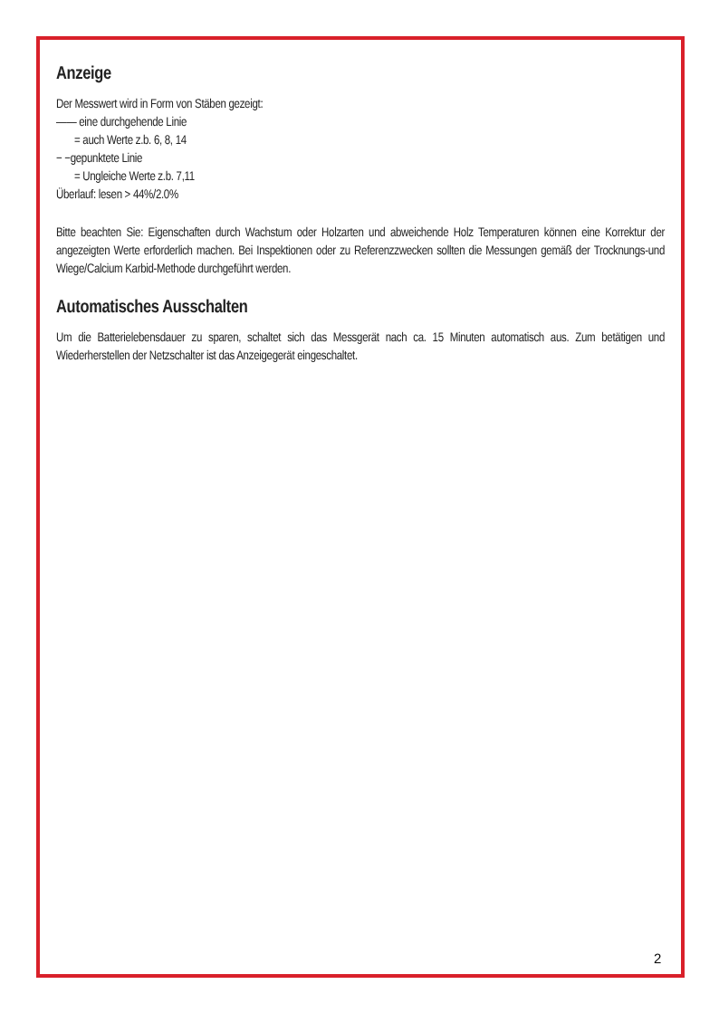Anzeige
Der Messwert wird in Form von Stäben gezeigt:
—— eine durchgehende Linie
= auch Werte z.b. 6, 8, 14
− −gepunktete Linie
= Ungleiche Werte z.b. 7,11
Überlauf: lesen > 44%/2.0%
Bitte beachten Sie: Eigenschaften durch Wachstum oder Holzarten und abweichende Holz Temperaturen können eine Korrektur der angezeigten Werte erforderlich machen. Bei Inspektionen oder zu Referenzzwecken sollten die Messungen gemäß der Trocknungs-und Wiege/Calcium Karbid-Methode durchgeführt werden.
Automatisches Ausschalten
Um die Batterielebensdauer zu sparen, schaltet sich das Messgerät nach ca. 15 Minuten automatisch aus. Zum betätigen und Wiederherstellen der Netzschalter ist das Anzeigegerät eingeschaltet.
2